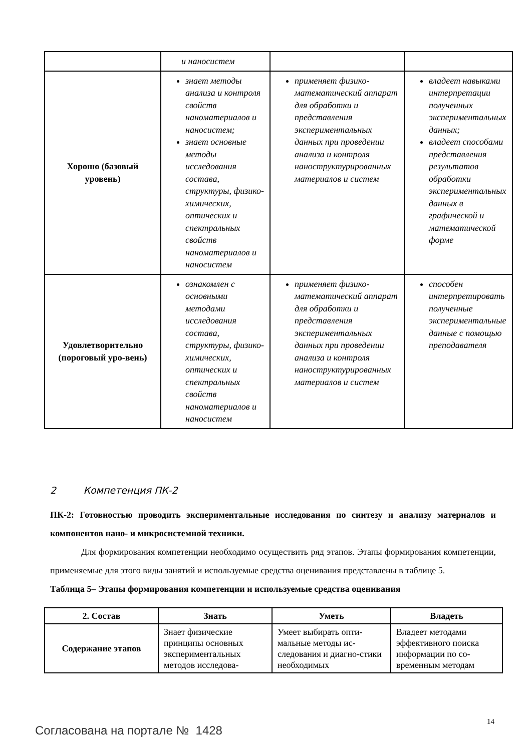| | и наносистем | | |
| Хорошо (базовый уровень) | знает методы анализа и контроля свойств наноматериалов и наносистем; знает основные методы исследования состава, структуры, физико-химических, оптических и спектральных свойств наноматериалов и наносистем | применяет физико-математический аппарат для обработки и представления экспериментальных данных при проведении анализа и контроля наноструктурированных материалов и систем | владеет навыками интерпретации полученных экспериментальных данных; владеет способами представления результатов обработки экспериментальных данных в графической и математической форме |
| Удовлетворительно (пороговый уро-вень) | ознакомлен с основными методами исследования состава, структуры, физико-химических, оптических и спектральных свойств наноматериалов и наносистем | применяет физико-математический аппарат для обработки и представления экспериментальных данных при проведении анализа и контроля наноструктурированных материалов и систем | способен интерпретировать полученные экспериментальные данные с помощью преподавателя |
2 Компетенция ПК-2
ПК-2: Готовностью проводить экспериментальные исследования по синтезу и анализу материалов и компонентов нано- и микросистемной техники.
Для формирования компетенции необходимо осуществить ряд этапов. Этапы формирования компетенции, применяемые для этого виды занятий и используемые средства оценивания представлены в таблице 5.
Таблица 5– Этапы формирования компетенции и используемые средства оценивания
| 2. Состав | Знать | Уметь | Владеть |
| --- | --- | --- | --- |
| Содержание этапов | Знает физические принципы основных экспериментальных методов исследова- | Умеет выбирать опти-мальные методы ис-следования и диагно-стики необходимых | Владеет методами эффективного поиска информации по со-временным методам |
14
Согласована на портале № 1428